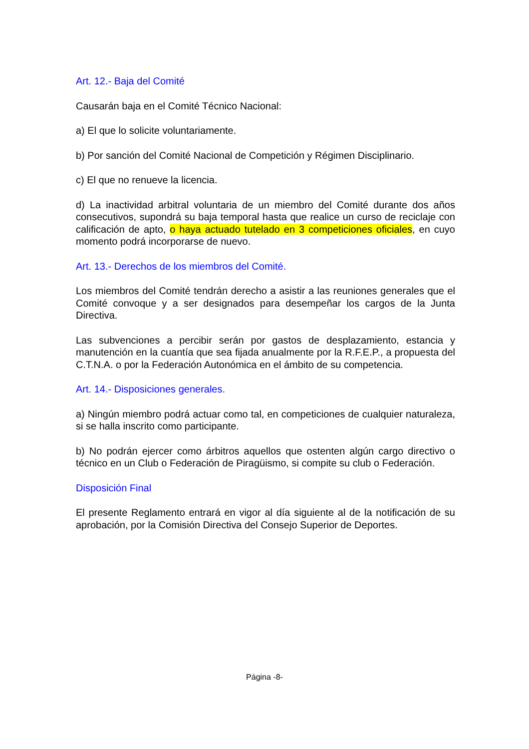Art. 12.- Baja del Comité
Causarán baja en el Comité Técnico Nacional:
a) El que lo solicite voluntariamente.
b) Por sanción del Comité Nacional de Competición y Régimen Disciplinario.
c) El que no renueve la licencia.
d) La inactividad arbitral voluntaria de un miembro del Comité durante dos años consecutivos, supondrá su baja temporal hasta que realice un curso de reciclaje con calificación de apto, o haya actuado tutelado en 3 competiciones oficiales, en cuyo momento podrá incorporarse de nuevo.
Art. 13.- Derechos de los miembros del Comité.
Los miembros del Comité tendrán derecho a asistir a las reuniones generales que el Comité convoque y a ser designados para desempeñar los cargos de la Junta Directiva.
Las subvenciones a percibir serán por gastos de desplazamiento, estancia y manutención en la cuantía que sea fijada anualmente por la R.F.E.P., a propuesta del C.T.N.A. o por la Federación Autonómica en el ámbito de su competencia.
Art. 14.- Disposiciones generales.
a) Ningún miembro podrá actuar como tal, en competiciones de cualquier naturaleza, si se halla inscrito como participante.
b) No podrán ejercer como árbitros aquellos que ostenten algún cargo directivo o técnico en un Club o Federación de Piragüismo, si compite su club o Federación.
Disposición Final
El presente Reglamento entrará en vigor al día siguiente al de la notificación de su aprobación, por la Comisión Directiva del Consejo Superior de Deportes.
Página -8-